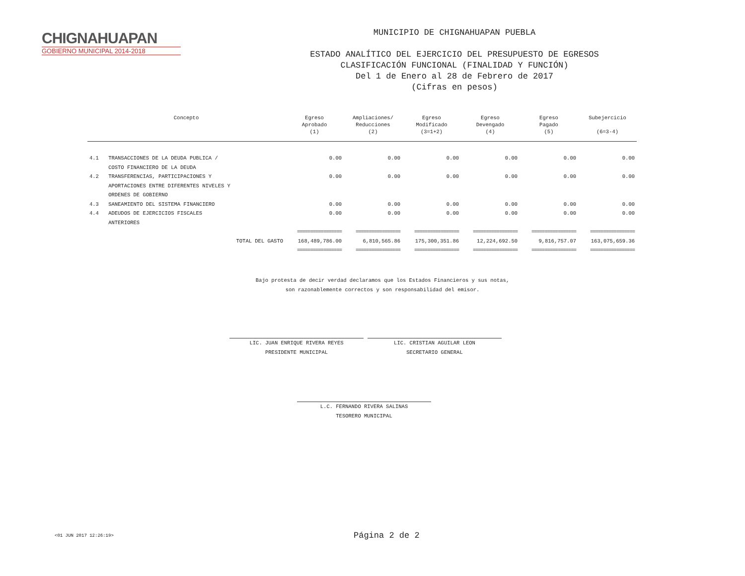CHIGNAHUAPAN
GOBIERNO MUNICIPAL 2014-2018
MUNICIPIO DE CHIGNAHUAPAN PUEBLA
ESTADO ANALÍTICO DEL EJERCICIO DEL PRESUPUESTO DE EGRESOS
CLASIFICACIÓN FUNCIONAL (FINALIDAD Y FUNCIÓN)
Del 1 de Enero al 28 de Febrero de 2017
(Cifras en pesos)
| Concepto | | Egreso Aprobado (1) | Ampliaciones/ Reducciones (2) | Egreso Modificado (3=1+2) | Egreso Devengado (4) | Egreso Pagado (5) | Subejercicio (6=3-4) |
| --- | --- | --- | --- | --- | --- | --- | --- |
| 4.1 | TRANSACCIONES DE LA DEUDA PUBLICA / COSTO FINANCIERO DE LA DEUDA | 0.00 | 0.00 | 0.00 | 0.00 | 0.00 | 0.00 |
| 4.2 | TRANSFERENCIAS, PARTICIPACIONES Y APORTACIONES ENTRE DIFERENTES NIVELES Y ORDENES DE GOBIERNO | 0.00 | 0.00 | 0.00 | 0.00 | 0.00 | 0.00 |
| 4.3 | SANEAMIENTO DEL SISTEMA FINANCIERO | 0.00 | 0.00 | 0.00 | 0.00 | 0.00 | 0.00 |
| 4.4 | ADEUDOS DE EJERCICIOS FISCALES ANTERIORES | 0.00 | 0.00 | 0.00 | 0.00 | 0.00 | 0.00 |
| | | ================= | ================= | ================= | ================= | ================= | ================= |
| TOTAL DEL GASTO | | 168,489,786.00 | 6,810,565.86 | 175,300,351.86 | 12,224,692.50 | 9,816,757.07 | 163,075,659.36 |
| | | ================= | ================= | ================= | ================= | ================= | ================= |
Bajo protesta de decir verdad declaramos que los Estados Financieros y sus notas,
son razonablemente correctos y son responsabilidad del emisor.
LIC. JUAN ENRIQUE RIVERA REYES
PRESIDENTE MUNICIPAL
LIC. CRISTIAN AGUILAR LEON
SECRETARIO GENERAL
L.C. FERNANDO RIVERA SALINAS
TESORERO MUNICIPAL
<01 JUN 2017 12:26:19> Página 2 de 2